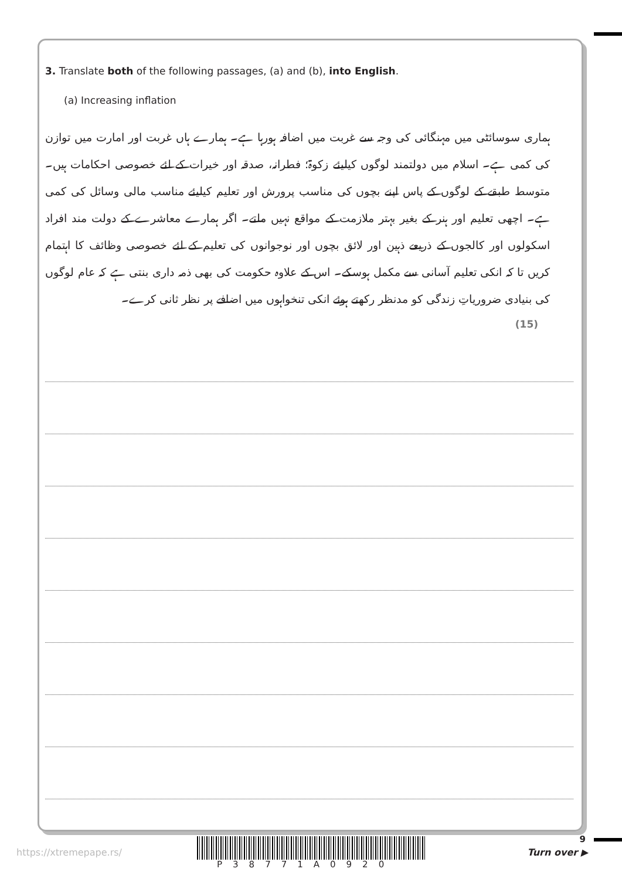3. Translate both of the following passages, (a) and (b), into English.
(a) Increasing inflation
ہماری سوسائٹی میں مہنگائی کی وجہ سے غربت میں اضافہ ہورہا ہے۔ ہمارے ہاں غربت اور امارت میں توازن کی کمی ہے۔ اسلام میں دولتمند لوگوں کیلیئے زکوۃ؛ فطرانہ، صدقہ اور خیرات کے لئے خصوصی احکامات ہیں۔ متوسط طبقے کے لوگوں کے پاس اپنے بچوں کی مناسب پرورش اور تعلیم کیلیئے مناسب مالی وسائل کی کمی ہے۔ اچھی تعلیم اور ہنر کے بغیر بہتر ملازمت کے مواقع نہیں ملتے۔ اگر ہمارے معاشرے کے دولت مند افراد اسکولوں اور کالجوں کے ذریعے ذہین اور لائق بچوں اور نوجوانوں کی تعلیم کے لئے خصوصی وظائف کا اہتمام کریں تا کہ انکی تعلیم آسانی سے مکمل ہوسکے۔ اس کے علاوہ حکومت کی بھی ذمہ داری بنتی ہے کہ عام لوگوں کی بنیادی ضروریاتِ زندگی کو مدنظر رکھتے ہوئے انکی تنخواہوں میں اضافے پر نظر ثانی کرے۔
(15)
9
https://xtremepape.rs/
P38771A0920
Turn over ▶